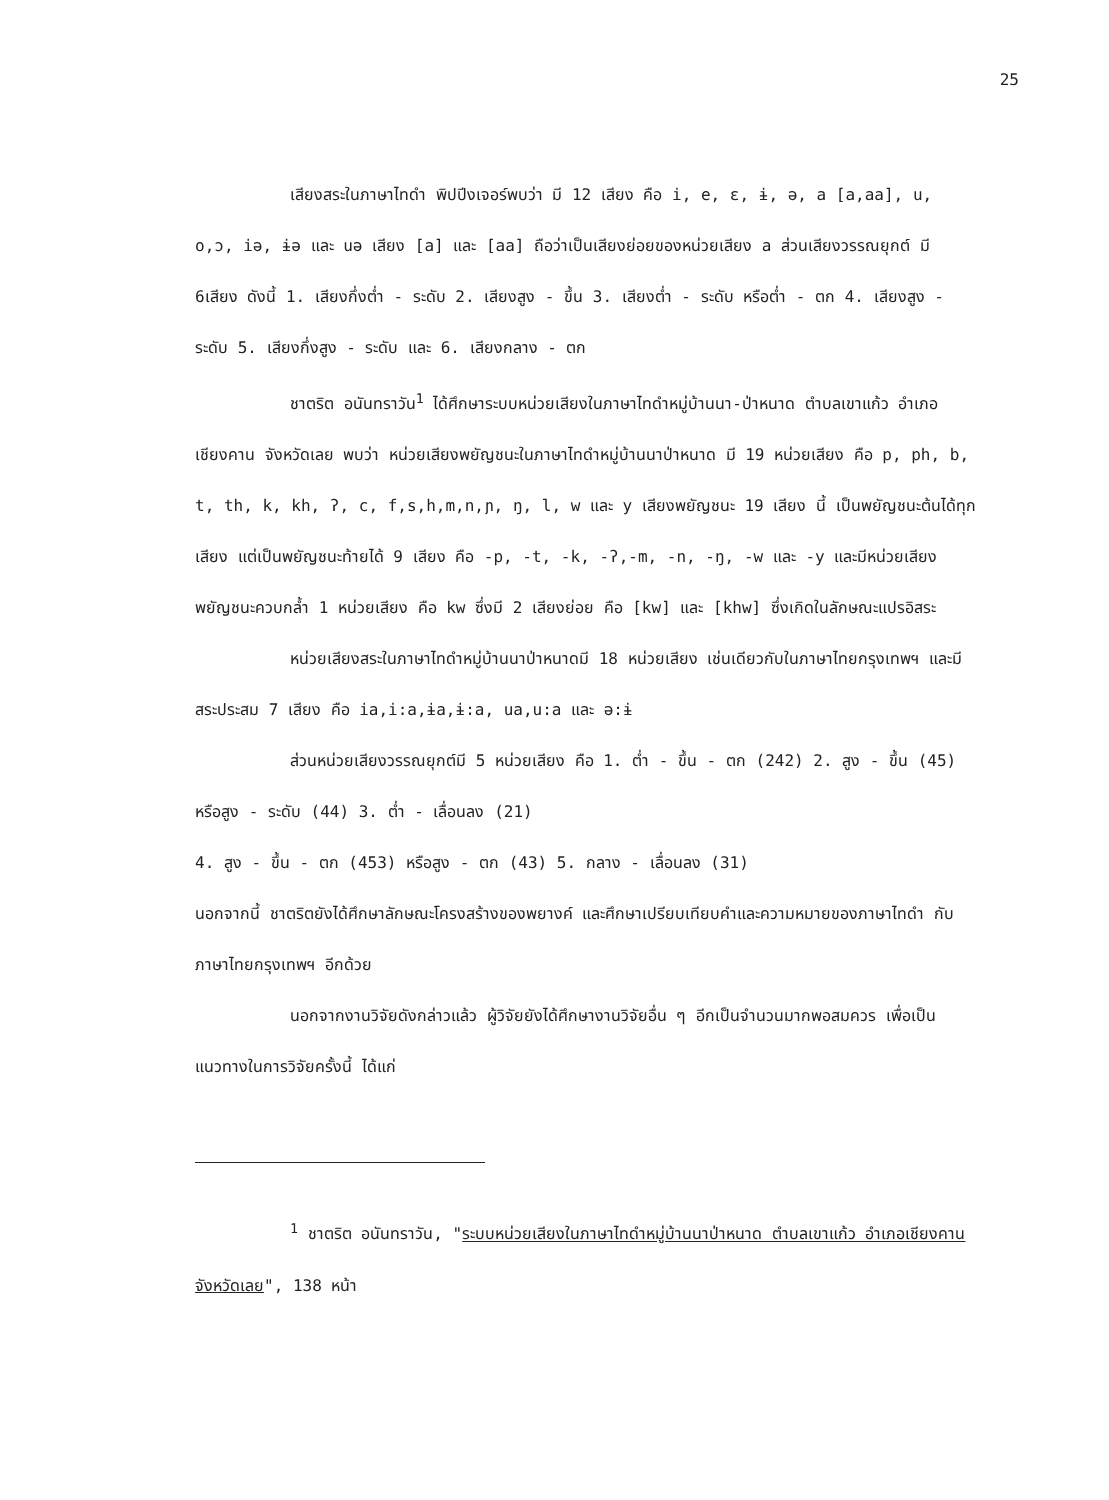25
เสียงสระในภาษาไทดำ พิปปีงเจอร์พบว่า มี 12 เสียง คือ i, e, ɛ, ɨ, ə, a [a,aa], u, o,ɔ, iə, ɨə และ uə เสียง [a] และ [aa] ถือว่าเป็นเสียงย่อยของหน่วยเสียง a ส่วนเสียงวรรณยุกต์ มี 6เสียง ดังนี้ 1. เสียงกึ่งต่ำ - ระดับ 2. เสียงสูง - ขึ้น 3. เสียงต่ำ - ระดับ หรือต่ำ - ตก 4. เสียงสูง - ระดับ 5. เสียงกึ่งสูง - ระดับ และ 6. เสียงกลาง - ตก
ชาตริต อนันทราวัน<sup>1</sup> ได้ศึกษาระบบหน่วยเสียงในภาษาไทดำหมู่บ้านนา-ป่าหนาด ตำบลเขาแก้ว อำเภอเชียงคาน จังหวัดเลย พบว่า หน่วยเสียงพยัญชนะในภาษาไทดำหมู่บ้านนาป่าหนาด มี 19 หน่วยเสียง คือ p, ph, b, t, th, k, kh, ʔ, c, f,s,h,m,n,ɲ, ŋ, l, w และ y เสียงพยัญชนะ 19 เสียง นี้ เป็นพยัญชนะต้นได้ทุกเสียง แต่เป็นพยัญชนะท้ายได้ 9 เสียง คือ -p, -t, -k, -ʔ,-m, -n, -ŋ, -w และ -y และมีหน่วยเสียงพยัญชนะควบกล้ำ 1 หน่วยเสียง คือ kw ซึ่งมี 2 เสียงย่อย คือ [kw] และ [khw] ซึ่งเกิดในลักษณะแปรอิสระ
หน่วยเสียงสระในภาษาไทดำหมู่บ้านนาป่าหนาดมี 18 หน่วยเสียง เช่นเดียวกับในภาษาไทยกรุงเทพฯ และมีสระประสม 7 เสียง คือ ia,i:a,ɨa,ɨ:a, ua,u:a และ ə:ɨ
ส่วนหน่วยเสียงวรรณยุกต์มี 5 หน่วยเสียง คือ 1. ต่ำ - ขึ้น - ตก (242) 2. สูง - ขึ้น (45) หรือสูง - ระดับ (44) 3. ต่ำ - เลื่อนลง (21)
4. สูง - ขึ้น - ตก (453) หรือสูง - ตก (43) 5. กลาง - เลื่อนลง (31)
นอกจากนี้ ชาตริตยังได้ศึกษาลักษณะโครงสร้างของพยางค์ และศึกษาเปรียบเทียบคำและความหมายของภาษาไทดำ กับภาษาไทยกรุงเทพฯ อีกด้วย
นอกจากงานวิจัยดังกล่าวแล้ว ผู้วิจัยยังได้ศึกษางานวิจัยอื่น ๆ อีกเป็นจำนวนมากพอสมควร เพื่อเป็นแนวทางในการวิจัยครั้งนี้ ได้แก่
<sup>1</sup> ชาตริต อนันทราวัน, "ระบบหน่วยเสียงในภาษาไทดำหมู่บ้านนาป่าหนาด ตำบลเขาแก้ว อำเภอเชียงคาน จังหวัดเลย", 138 หน้า